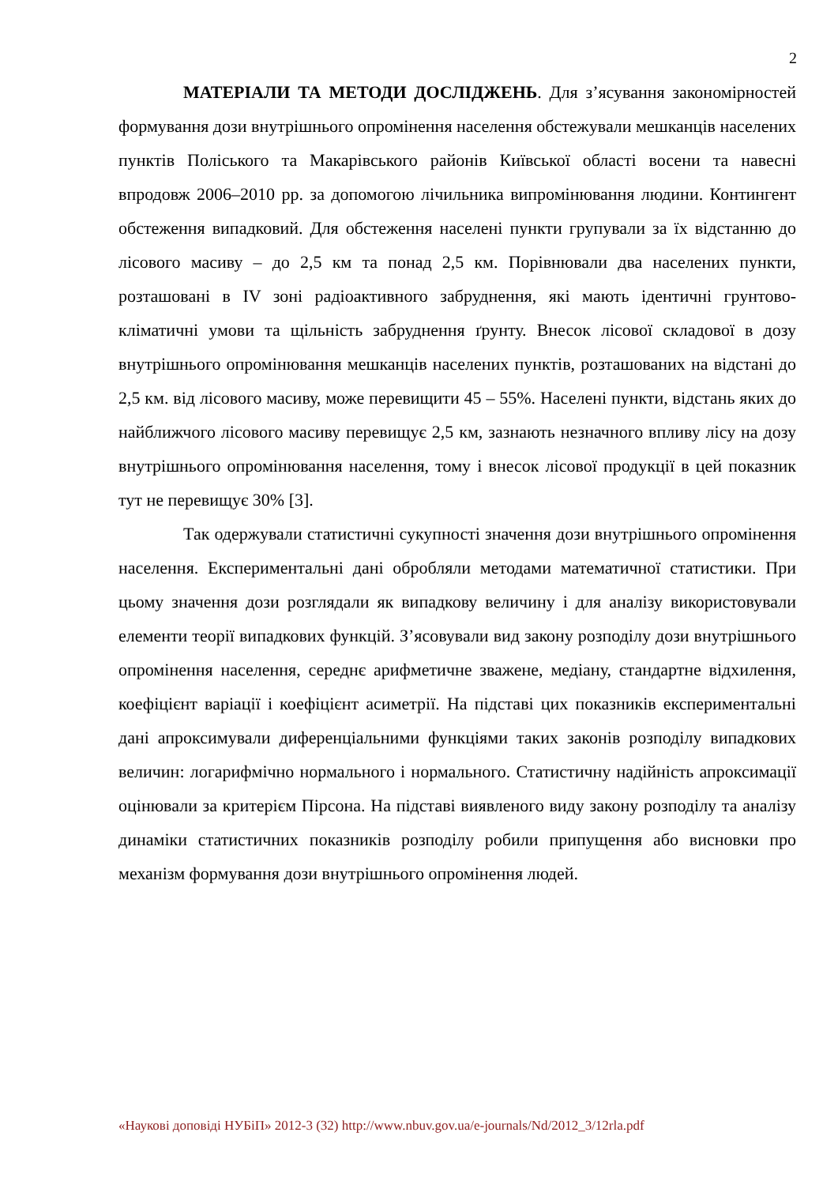2
МАТЕРІАЛИ ТА МЕТОДИ ДОСЛІДЖЕНЬ. Для з’ясування закономірностей формування дози внутрішнього опромінення населення обстежували мешканців населених пунктів Поліського та Макарівського районів Київської області восени та навесні впродовж 2006–2010 рр. за допомогою лічильника випромінювання людини. Контингент обстеження випадковий. Для обстеження населені пункти групували за їх відстанню до лісового масиву – до 2,5 км та понад 2,5 км. Порівнювали два населених пункти, розташовані в IV зоні радіоактивного забруднення, які мають ідентичні грунтово-кліматичні умови та щільність забруднення ґрунту. Внесок лісової складової в дозу внутрішнього опромінювання мешканців населених пунктів, розташованих на відстані до 2,5 км. від лісового масиву, може перевищити 45 – 55%. Населені пункти, відстань яких до найближчого лісового масиву перевищує 2,5 км, зазнають незначного впливу лісу на дозу внутрішнього опромінювання населення, тому і внесок лісової продукції в цей показник тут не перевищує 30% [3].
Так одержували статистичні сукупності значення дози внутрішнього опромінення населення. Експериментальні дані обробляли методами математичної статистики. При цьому значення дози розглядали як випадкову величину і для аналізу використовували елементи теорії випадкових функцій. З’ясовували вид закону розподілу дози внутрішнього опромінення населення, середнє арифметичне зважене, медіану, стандартне відхилення, коефіцієнт варіації і коефіцієнт асиметрії. На підставі цих показників експериментальні дані апроксимували диференціальними функціями таких законів розподілу випадкових величин: логарифмічно нормального і нормального. Статистичну надійність апроксимації оцінювали за критерієм Пірсона. На підставі виявленого виду закону розподілу та аналізу динаміки статистичних показників розподілу робили припущення або висновки про механізм формування дози внутрішнього опромінення людей.
«Наукові доповіді НУБіП» 2012-3 (32) http://www.nbuv.gov.ua/e-journals/Nd/2012_3/12rla.pdf